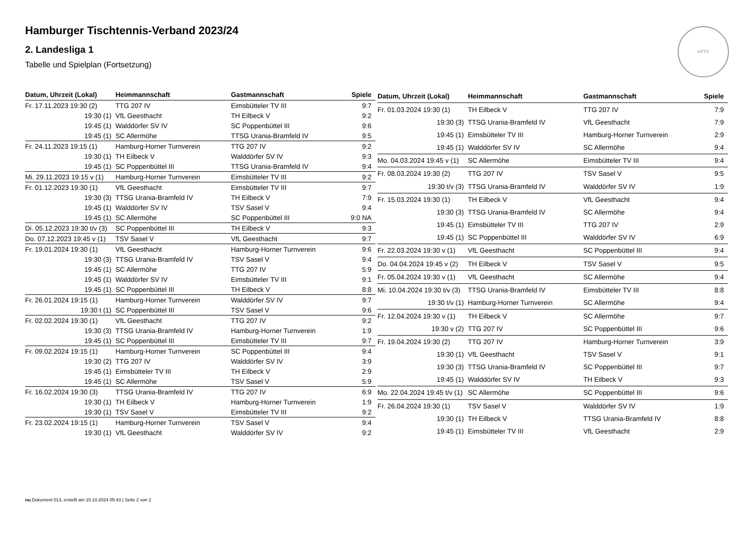HTTV
Hamburger Tischtennis-Verband 2023/24
2. Landesliga 1
Tabelle und Spielplan (Fortsetzung)
| Datum, Uhrzeit (Lokal) | Heimmannschaft | Gastmannschaft | Spiele |
| --- | --- | --- | --- |
| Fr. 17.11.2023 19:30 (2) | TTG 207 IV | Eimsbütteler TV III | 9:7 |
| 19:30 (1) | VfL Geesthacht | TH Eilbeck V | 9:2 |
| 19:45 (1) | Walddörfer SV IV | SC Poppenbüttel III | 9:6 |
| 19:45 (1) | SC Allermöhe | TTSG Urania-Bramfeld IV | 9:5 |
| Fr. 24.11.2023 19:15 (1) | Hamburg-Horner Turnverein | TTG 207 IV | 9:2 |
| 19:30 (1) | TH Eilbeck V | Walddörfer SV IV | 9:3 |
| 19:45 (1) | SC Poppenbüttel III | TTSG Urania-Bramfeld IV | 9:4 |
| Mi. 29.11.2023 19:15 v (1) | Hamburg-Horner Turnverein | Eimsbütteler TV III | 9:2 |
| Fr. 01.12.2023 19:30 (1) | VfL Geesthacht | Eimsbütteler TV III | 9:7 |
| 19:30 (3) | TTSG Urania-Bramfeld IV | TH Eilbeck V | 7:9 |
| 19:45 (1) | Walddörfer SV IV | TSV Sasel V | 9:4 |
| 19:45 (1) | SC Allermöhe | SC Poppenbüttel III | 9:0 NA |
| Di. 05.12.2023 19:30 t/v (3) | SC Poppenbüttel III | TH Eilbeck V | 9:3 |
| Do. 07.12.2023 19:45 v (1) | TSV Sasel V | VfL Geesthacht | 9:7 |
| Fr. 19.01.2024 19:30 (1) | VfL Geesthacht | Hamburg-Horner Turnverein | 9:6 |
| 19:30 (3) | TTSG Urania-Bramfeld IV | TSV Sasel V | 9:4 |
| 19:45 (1) | SC Allermöhe | TTG 207 IV | 5:9 |
| 19:45 (1) | Walddörfer SV IV | Eimsbütteler TV III | 9:1 |
| 19:45 (1) | SC Poppenbüttel III | TH Eilbeck V | 8:8 |
| Fr. 26.01.2024 19:15 (1) | Hamburg-Horner Turnverein | Walddörfer SV IV | 9:7 |
| 19:30 t (1) | SC Poppenbüttel III | TSV Sasel V | 9:6 |
| Fr. 02.02.2024 19:30 (1) | VfL Geesthacht | TTG 207 IV | 9:2 |
| 19:30 (3) | TTSG Urania-Bramfeld IV | Hamburg-Horner Turnverein | 1:9 |
| 19:45 (1) | SC Poppenbüttel III | Eimsbütteler TV III | 9:7 |
| Fr. 09.02.2024 19:15 (1) | Hamburg-Horner Turnverein | SC Poppenbüttel III | 9:4 |
| 19:30 (2) | TTG 207 IV | Walddörfer SV IV | 3:9 |
| 19:45 (1) | Eimsbütteler TV III | TH Eilbeck V | 2:9 |
| 19:45 (1) | SC Allermöhe | TSV Sasel V | 5:9 |
| Fr. 16.02.2024 19:30 (3) | TTSG Urania-Bramfeld IV | TTG 207 IV | 6:9 |
| 19:30 (1) | TH Eilbeck V | Hamburg-Horner Turnverein | 1:9 |
| 19:30 (1) | TSV Sasel V | Eimsbütteler TV III | 9:2 |
| Fr. 23.02.2024 19:15 (1) | Hamburg-Horner Turnverein | TSV Sasel V | 9:4 |
| 19:30 (1) | VfL Geesthacht | Walddörfer SV IV | 9:2 |
| Datum, Uhrzeit (Lokal) | Heimmannschaft | Gastmannschaft | Spiele |
| --- | --- | --- | --- |
| Fr. 01.03.2024 19:30 (1) | TH Eilbeck V | TTG 207 IV | 7:9 |
| 19:30 (3) | TTSG Urania-Bramfeld IV | VfL Geesthacht | 7:9 |
| 19:45 (1) | Eimsbütteler TV III | Hamburg-Horner Turnverein | 2:9 |
| 19:45 (1) | Walddörfer SV IV | SC Allermöhe | 9:4 |
| Mo. 04.03.2024 19:45 v (1) | SC Allermöhe | Eimsbütteler TV III | 9:4 |
| Fr. 08.03.2024 19:30 (2) | TTG 207 IV | TSV Sasel V | 9:5 |
| 19:30 t/v (3) | TTSG Urania-Bramfeld IV | Walddörfer SV IV | 1:9 |
| Fr. 15.03.2024 19:30 (1) | TH Eilbeck V | VfL Geesthacht | 9:4 |
| 19:30 (3) | TTSG Urania-Bramfeld IV | SC Allermöhe | 9:4 |
| 19:45 (1) | Eimsbütteler TV III | TTG 207 IV | 2:9 |
| 19:45 (1) | SC Poppenbüttel III | Walddörfer SV IV | 6:9 |
| Fr. 22.03.2024 19:30 v (1) | VfL Geesthacht | SC Poppenbüttel III | 9:4 |
| Do. 04.04.2024 19:45 v (2) | TH Eilbeck V | TSV Sasel V | 9:5 |
| Fr. 05.04.2024 19:30 v (1) | VfL Geesthacht | SC Allermöhe | 9:4 |
| Mi. 10.04.2024 19:30 t/v (3) | TTSG Urania-Bramfeld IV | Eimsbütteler TV III | 8:8 |
| 19:30 t/v (1) | Hamburg-Horner Turnverein | SC Allermöhe | 9:4 |
| Fr. 12.04.2024 19:30 v (1) | TH Eilbeck V | SC Allermöhe | 9:7 |
| 19:30 v (2) | TTG 207 IV | SC Poppenbüttel III | 9:6 |
| Fr. 19.04.2024 19:30 (2) | TTG 207 IV | Hamburg-Horner Turnverein | 3:9 |
| 19:30 (1) | VfL Geesthacht | TSV Sasel V | 9:1 |
| 19:30 (3) | TTSG Urania-Bramfeld IV | SC Poppenbüttel III | 9:7 |
| 19:45 (1) | Walddörfer SV IV | TH Eilbeck V | 9:3 |
| Mo. 22.04.2024 19:45 t/v (1) | SC Allermöhe | SC Poppenbüttel III | 9:6 |
| Fr. 26.04.2024 19:30 (1) | TSV Sasel V | Walddörfer SV IV | 1:9 |
| 19:30 (1) | TH Eilbeck V | TTSG Urania-Bramfeld IV | 8:8 |
| 19:45 (1) | Eimsbütteler TV III | VfL Geesthacht | 2:9 |
nu.Dokument 013, erstellt am 15.10.2024 05:43 | Seite 2 von 2